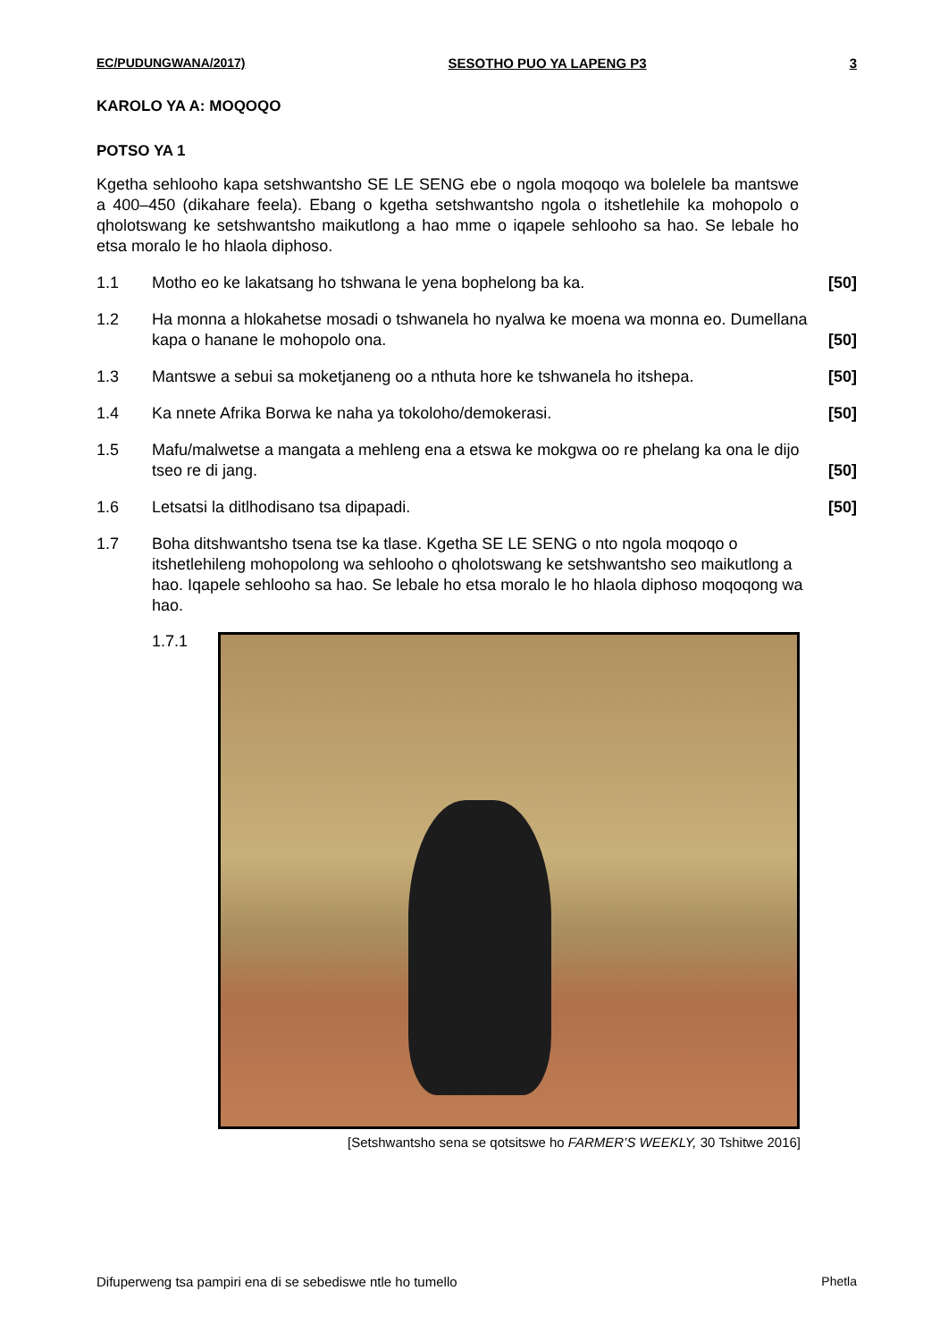EC/PUDUNGWANA/2017) SESOTHO PUO YA LAPENG P3 3
KAROLO YA A: MOQOQO
POTSO YA 1
Kgetha sehlooho kapa setshwantsho SE LE SENG ebe o ngola moqoqo wa bolelele ba mantswe a 400–450 (dikahare feela). Ebang o kgetha setshwantsho ngola o itshetlehile ka mohopolo o qholotswang ke setshwantsho maikutlong a hao mme o iqapele sehlooho sa hao. Se lebale ho etsa moralo le ho hlaola diphoso.
1.1 Motho eo ke lakatsang ho tshwana le yena bophelong ba ka. [50]
1.2 Ha monna a hlokahetse mosadi o tshwanela ho nyalwa ke moena wa monna eo. Dumellana kapa o hanane le mohopolo ona. [50]
1.3 Mantswe a sebui sa moketjaneng oo a nthuta hore ke tshwanela ho itshepa. [50]
1.4 Ka nnete Afrika Borwa ke naha ya tokoloho/demokerasi. [50]
1.5 Mafu/malwetse a mangata a mehleng ena a etswa ke mokgwa oo re phelang ka ona le dijo tseo re di jang. [50]
1.6 Letsatsi la ditlhodisano tsa dipapadi. [50]
1.7 Boha ditshwantsho tsena tse ka tlase. Kgetha SE LE SENG o nto ngola moqoqo o itshetlehileng mohopolong wa sehlooho o qholotswang ke setshwantsho seo maikutlong a hao. Iqapele sehlooho sa hao. Se lebale ho etsa moralo le ho hlaola diphoso moqoqong wa hao.
1.7.1
[Setshwantsho sena se qotsitswe ho FARMER’S WEEKLY, 30 Tshitwe 2016]
Difuperweng tsa pampiri ena di se sebediswe ntle ho tumello Phetla